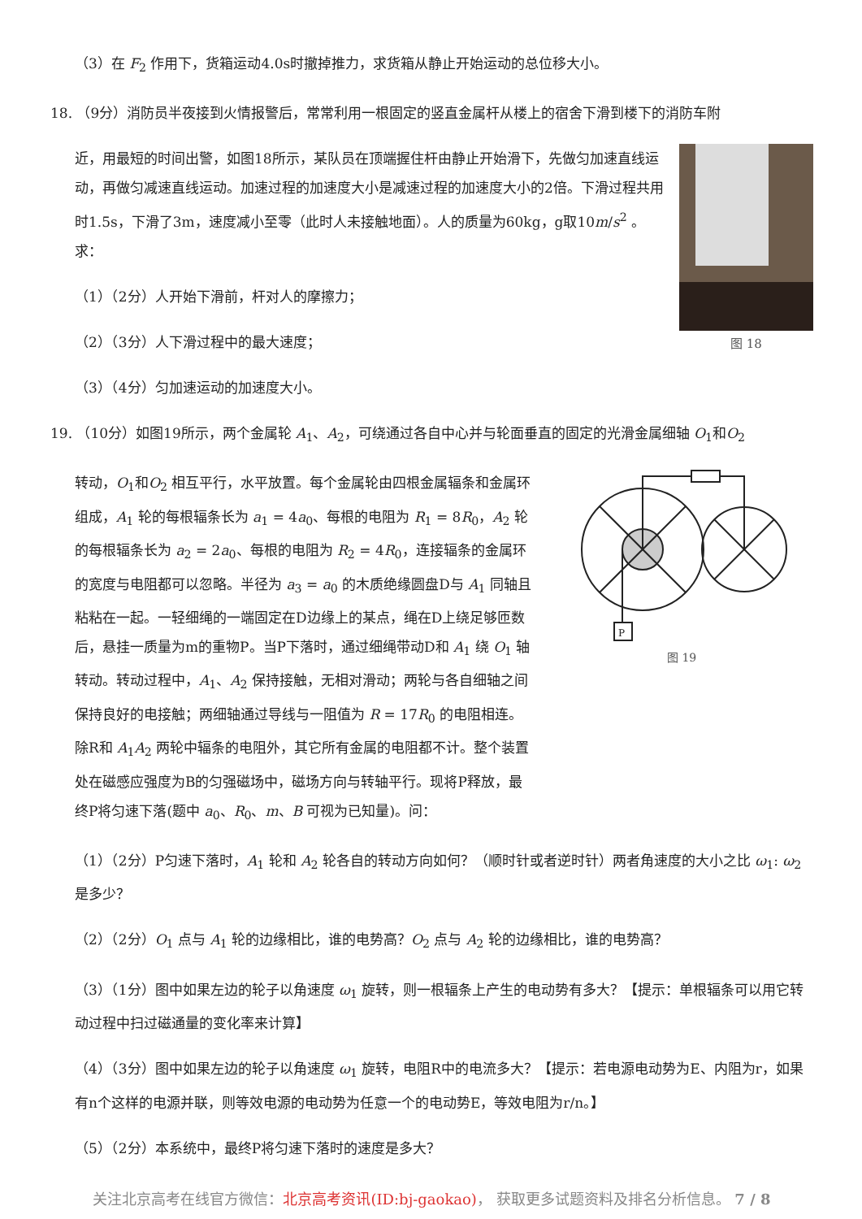（3）在 F<sub>2</sub> 作用下，货箱运动4.0s时撤掉推力，求货箱从静止开始运动的总位移大小。
18. （9分）消防员半夜接到火情报警后，常常利用一根固定的竖直金属杆从楼上的宿舍下滑到楼下的消防车附
近，用最短的时间出警，如图18所示，某队员在顶端握住杆由静止开始滑下，先做匀加速直线运动，再做匀减速直线运动。加速过程的加速度大小是减速过程的加速度大小的2倍。下滑过程共用时1.5s，下滑了3m，速度减小至零（此时人未接触地面）。人的质量为60kg，g取10m/s<sup>2</sup> 。求：
（1）（2分）人开始下滑前，杆对人的摩擦力；
（2）（3分）人下滑过程中的最大速度；
（3）（4分）匀加速运动的加速度大小。
图 18
19. （10分）如图19所示，两个金属轮 A<sub>1</sub>、A<sub>2</sub>，可绕通过各自中心并与轮面垂直的固定的光滑金属细轴 O<sub>1</sub>和O<sub>2</sub>
转动，O<sub>1</sub>和O<sub>2</sub> 相互平行，水平放置。每个金属轮由四根金属辐条和金属环组成，A<sub>1</sub> 轮的每根辐条长为 a<sub>1</sub> = 4a<sub>0</sub>、每根的电阻为 R<sub>1</sub> = 8R<sub>0</sub>，A<sub>2</sub> 轮的每根辐条长为 a<sub>2</sub> = 2a<sub>0</sub>、每根的电阻为 R<sub>2</sub> = 4R<sub>0</sub>，连接辐条的金属环的宽度与电阻都可以忽略。半径为 a<sub>3</sub> = a<sub>0</sub> 的木质绝缘圆盘D与 A<sub>1</sub> 同轴且粘粘在一起。一轻细绳的一端固定在D边缘上的某点，绳在D上绕足够匝数后，悬挂一质量为m的重物P。当P下落时，通过细绳带动D和 A<sub>1</sub> 绕 O<sub>1</sub> 轴转动。转动过程中，A<sub>1</sub>、A<sub>2</sub> 保持接触，无相对滑动；两轮与各自细轴之间保持良好的电接触；两细轴通过导线与一阻值为 R = 17R<sub>0</sub> 的电阻相连。除R和 A<sub>1</sub>A<sub>2</sub> 两轮中辐条的电阻外，其它所有金属的电阻都不计。整个装置处在磁感应强度为B的匀强磁场中，磁场方向与转轴平行。现将P释放，最终P将匀速下落(题中 a<sub>0</sub>、R<sub>0</sub>、m、B 可视为已知量)。问：
P
图 19
（1）（2分）P匀速下落时，A<sub>1</sub> 轮和 A<sub>2</sub> 轮各自的转动方向如何？（顺时针或者逆时针）两者角速度的大小之比 ω<sub>1</sub>: ω<sub>2</sub> 是多少？
（2）（2分）O<sub>1</sub> 点与 A<sub>1</sub> 轮的边缘相比，谁的电势高？O<sub>2</sub> 点与 A<sub>2</sub> 轮的边缘相比，谁的电势高？
（3）（1分）图中如果左边的轮子以角速度 ω<sub>1</sub> 旋转，则一根辐条上产生的电动势有多大？【提示：单根辐条可以用它转动过程中扫过磁通量的变化率来计算】
（4）（3分）图中如果左边的轮子以角速度 ω<sub>1</sub> 旋转，电阻R中的电流多大？【提示：若电源电动势为E、内阻为r，如果有n个这样的电源并联，则等效电源的电动势为任意一个的电动势E，等效电阻为r/n。】
（5）（2分）本系统中，最终P将匀速下落时的速度是多大？
关注北京高考在线官方微信：北京高考资讯(ID:bj-gaokao)， 获取更多试题资料及排名分析信息。 7 / 8